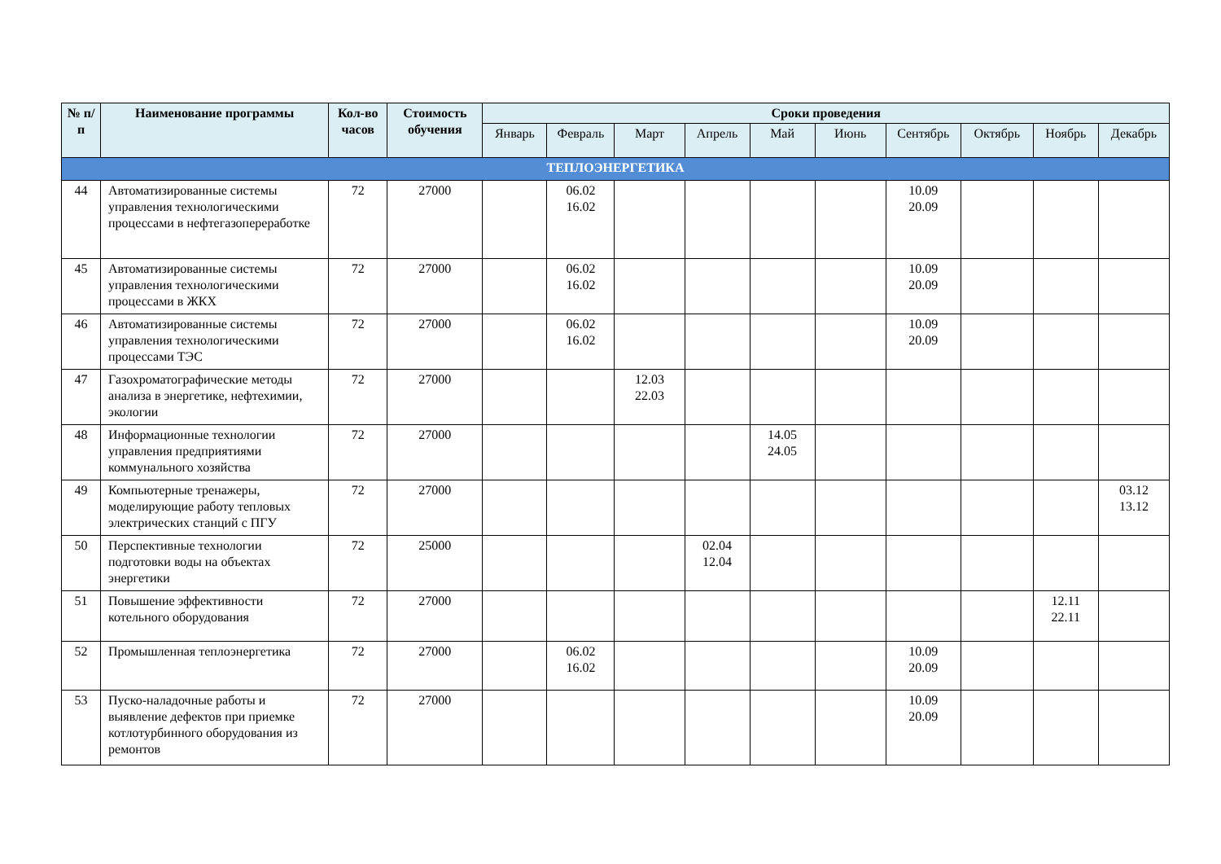| № п/п | Наименование программы | Кол-во часов | Стоимость обучения | Сроки проведения | | | | | | | | | |
| --- | --- | --- | --- | --- | --- | --- | --- | --- | --- | --- | --- | --- | --- |
| | | | | Январь | Февраль | Март | Апрель | Май | Июнь | Сентябрь | Октябрь | Ноябрь | Декабрь |
| ТЕПЛОЭНЕРГЕТИКА | | | | | | | | | | | | | |
| 44 | Автоматизированные системы управления технологическими процессами в нефтегазопереработке | 72 | 27000 | | 06.02 16.02 | | | | | 10.09 20.09 | | | |
| 45 | Автоматизированные системы управления технологическими процессами в ЖКХ | 72 | 27000 | | 06.02 16.02 | | | | | 10.09 20.09 | | | |
| 46 | Автоматизированные системы управления технологическими процессами ТЭС | 72 | 27000 | | 06.02 16.02 | | | | | 10.09 20.09 | | | |
| 47 | Газохроматографические методы анализа в энергетике, нефтехимии, экологии | 72 | 27000 | | | 12.03 22.03 | | | | | | | |
| 48 | Информационные технологии управления предприятиями коммунального хозяйства | 72 | 27000 | | | | | 14.05 24.05 | | | | | |
| 49 | Компьютерные тренажеры, моделирующие работу тепловых электрических станций с ПГУ | 72 | 27000 | | | | | | | | | | 03.12 13.12 |
| 50 | Перспективные технологии подготовки воды на объектах энергетики | 72 | 25000 | | | | 02.04 12.04 | | | | | | |
| 51 | Повышение эффективности котельного оборудования | 72 | 27000 | | | | | | | | | 12.11 22.11 | |
| 52 | Промышленная теплоэнергетика | 72 | 27000 | | 06.02 16.02 | | | | | 10.09 20.09 | | | |
| 53 | Пуско-наладочные работы и выявление дефектов при приемке котлотурбинного оборудования из ремонтов | 72 | 27000 | | | | | | | 10.09 20.09 | | | |